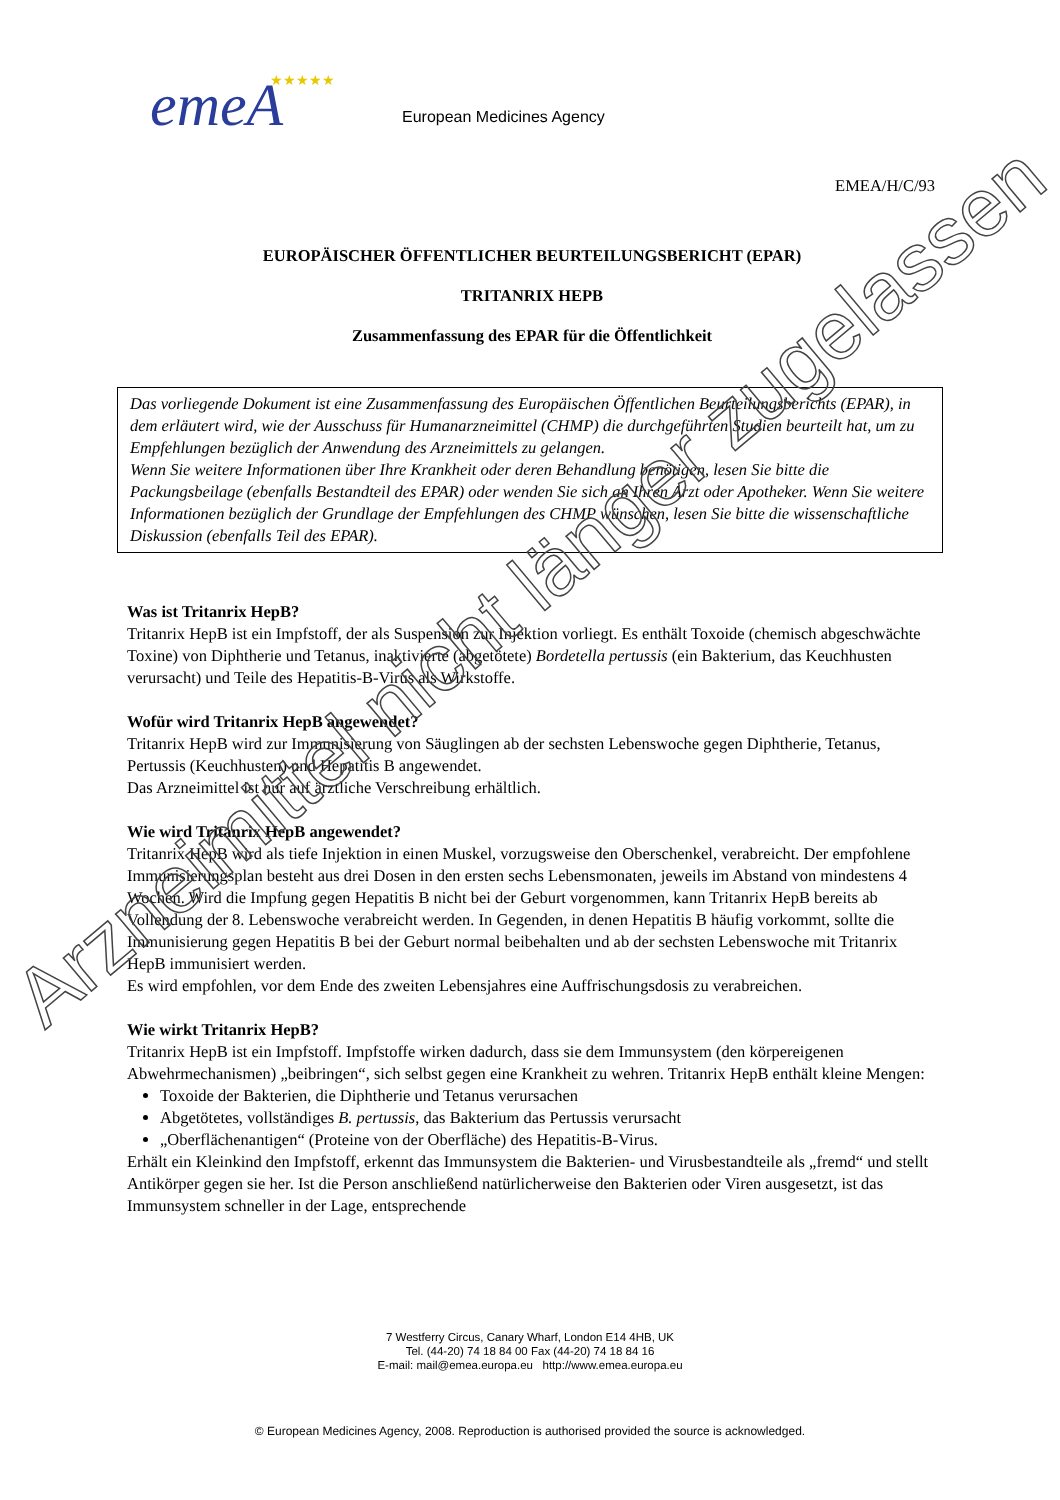emeA
★★★★★
European Medicines Agency
EMEA/H/C/93
EUROPÄISCHER ÖFFENTLICHER BEURTEILUNGSBERICHT (EPAR)
TRITANRIX HEPB
Zusammenfassung des EPAR für die Öffentlichkeit
Das vorliegende Dokument ist eine Zusammenfassung des Europäischen Öffentlichen Beurteilungsberichts (EPAR), in dem erläutert wird, wie der Ausschuss für Humanarzneimittel (CHMP) die durchgeführten Studien beurteilt hat, um zu Empfehlungen bezüglich der Anwendung des Arzneimittels zu gelangen.
Wenn Sie weitere Informationen über Ihre Krankheit oder deren Behandlung benötigen, lesen Sie bitte die Packungsbeilage (ebenfalls Bestandteil des EPAR) oder wenden Sie sich an Ihren Arzt oder Apotheker. Wenn Sie weitere Informationen bezüglich der Grundlage der Empfehlungen des CHMP wünschen, lesen Sie bitte die wissenschaftliche Diskussion (ebenfalls Teil des EPAR).
Was ist Tritanrix HepB?
Tritanrix HepB ist ein Impfstoff, der als Suspension zur Injektion vorliegt. Es enthält Toxoide (chemisch abgeschwächte Toxine) von Diphtherie und Tetanus, inaktivierte (abgetötete) Bordetella pertussis (ein Bakterium, das Keuchhusten verursacht) und Teile des Hepatitis-B-Virus als Wirkstoffe.
Wofür wird Tritanrix HepB angewendet?
Tritanrix HepB wird zur Immunisierung von Säuglingen ab der sechsten Lebenswoche gegen Diphtherie, Tetanus, Pertussis (Keuchhusten) und Hepatitis B angewendet.
Das Arzneimittel ist nur auf ärztliche Verschreibung erhältlich.
Wie wird Tritanrix HepB angewendet?
Tritanrix HepB wird als tiefe Injektion in einen Muskel, vorzugsweise den Oberschenkel, verabreicht. Der empfohlene Immunisierungsplan besteht aus drei Dosen in den ersten sechs Lebensmonaten, jeweils im Abstand von mindestens 4 Wochen. Wird die Impfung gegen Hepatitis B nicht bei der Geburt vorgenommen, kann Tritanrix HepB bereits ab Vollendung der 8. Lebenswoche verabreicht werden. In Gegenden, in denen Hepatitis B häufig vorkommt, sollte die Immunisierung gegen Hepatitis B bei der Geburt normal beibehalten und ab der sechsten Lebenswoche mit Tritanrix HepB immunisiert werden.
Es wird empfohlen, vor dem Ende des zweiten Lebensjahres eine Auffrischungsdosis zu verabreichen.
Wie wirkt Tritanrix HepB?
Tritanrix HepB ist ein Impfstoff. Impfstoffe wirken dadurch, dass sie dem Immunsystem (den körpereigenen Abwehrmechanismen) „beibringen“, sich selbst gegen eine Krankheit zu wehren. Tritanrix HepB enthält kleine Mengen:
Toxoide der Bakterien, die Diphtherie und Tetanus verursachen
Abgetötetes, vollständiges B. pertussis, das Bakterium das Pertussis verursacht
„Oberflächenantigen“ (Proteine von der Oberfläche) des Hepatitis-B-Virus.
Erhält ein Kleinkind den Impfstoff, erkennt das Immunsystem die Bakterien- und Virusbestandteile als „fremd“ und stellt Antikörper gegen sie her. Ist die Person anschließend natürlicherweise den Bakterien oder Viren ausgesetzt, ist das Immunsystem schneller in der Lage, entsprechende
7 Westferry Circus, Canary Wharf, London E14 4HB, UK
Tel. (44-20) 74 18 84 00 Fax (44-20) 74 18 84 16
E-mail: mail@emea.europa.eu http://www.emea.europa.eu
© European Medicines Agency, 2008. Reproduction is authorised provided the source is acknowledged.
Arzneimittel nicht länger zugelassen